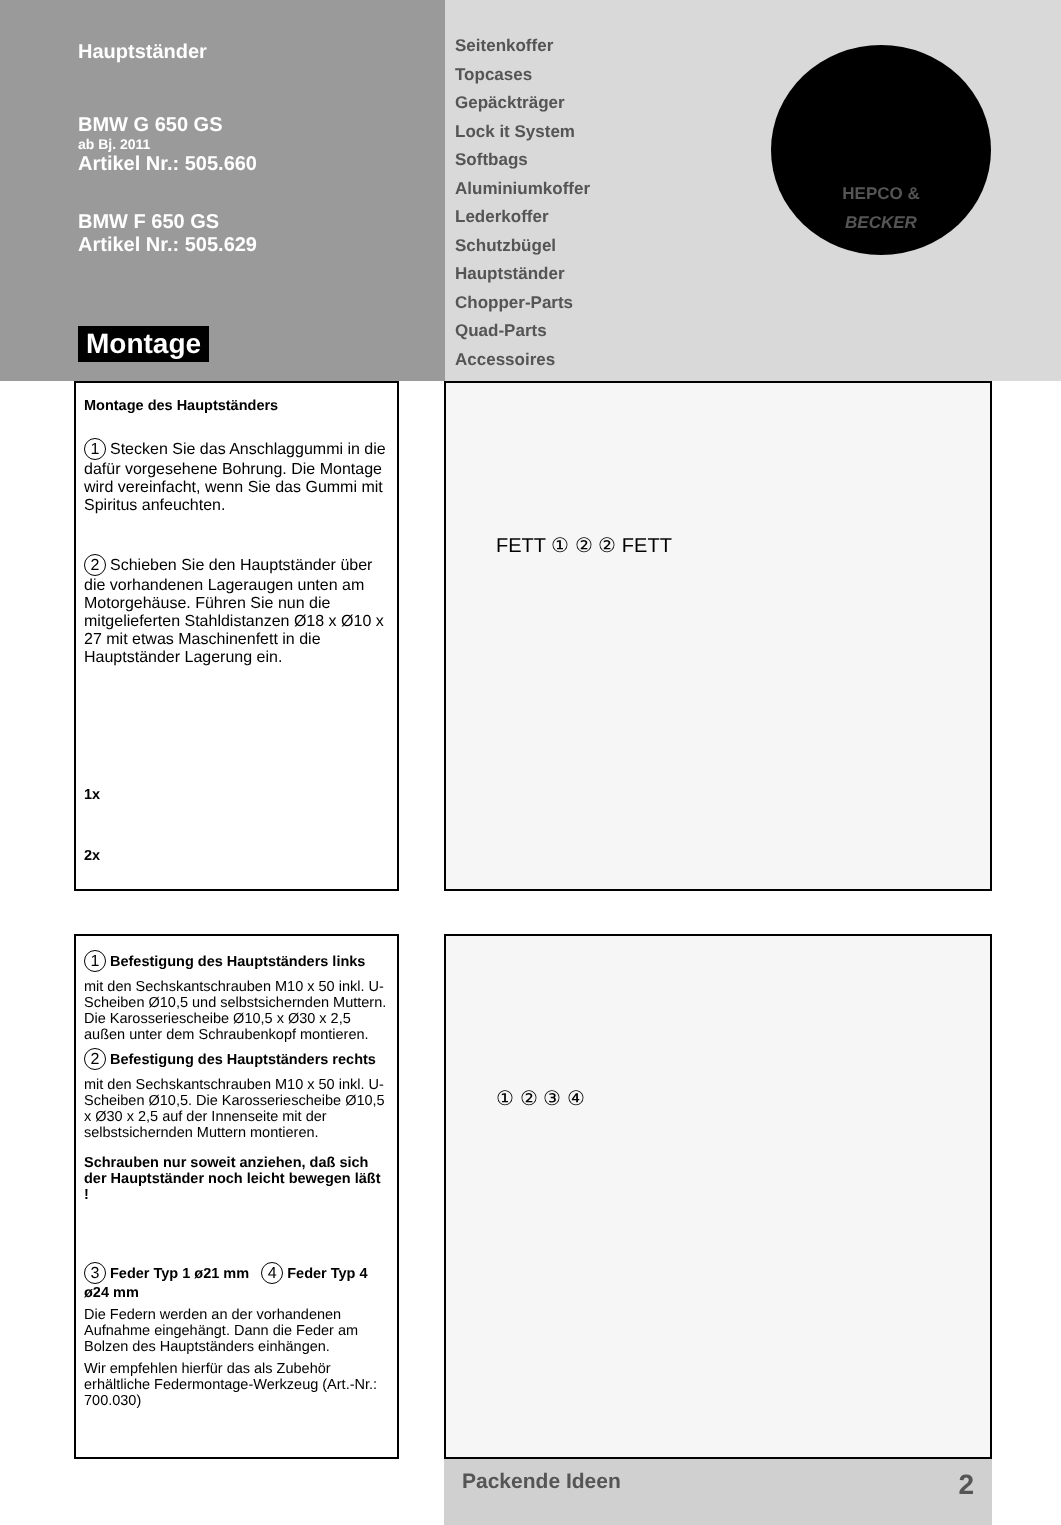Hauptständer
BMW G 650 GS
ab Bj. 2011
Artikel Nr.: 505.660
BMW F 650 GS
Artikel Nr.: 505.629
Montage
Seitenkoffer
Topcases
Gepäckträger
Lock it System
Softbags
Aluminiumkoffer
Lederkoffer
Schutzbügel
Hauptständer
Chopper-Parts
Quad-Parts
Accessoires
HEPCO &
BECKER
Montage des Hauptständers
1 Stecken Sie das Anschlaggummi in die dafür vorgesehene Bohrung. Die Montage wird vereinfacht, wenn Sie das Gummi mit Spiritus anfeuchten.
2 Schieben Sie den Hauptständer über die vorhandenen Lageraugen unten am Motorgehäuse. Führen Sie nun die mitgelieferten Stahldistanzen Ø18 x Ø10 x 27 mit etwas Maschinenfett in die Hauptständer Lagerung ein.
1x
2x
FETT ① ② ② FETT
1 Befestigung des Hauptständers links
mit den Sechskantschrauben M10 x 50 inkl. U-Scheiben Ø10,5 und selbstsichernden Muttern. Die Karosseriescheibe Ø10,5 x Ø30 x 2,5 außen unter dem Schraubenkopf montieren.
2 Befestigung des Hauptständers rechts
mit den Sechskantschrauben M10 x 50 inkl. U-Scheiben Ø10,5. Die Karosseriescheibe Ø10,5 x Ø30 x 2,5 auf der Innenseite mit der selbstsichernden Muttern montieren.
Schrauben nur soweit anziehen, daß sich der Hauptständer noch leicht bewegen läßt !
3 Feder Typ 1 ø21 mm 4 Feder Typ 4 ø24 mm
Die Federn werden an der vorhandenen Aufnahme eingehängt. Dann die Feder am Bolzen des Hauptständers einhängen.
Wir empfehlen hierfür das als Zubehör erhältliche Federmontage-Werkzeug (Art.-Nr.: 700.030)
① ② ③ ④
Packende Ideen 2